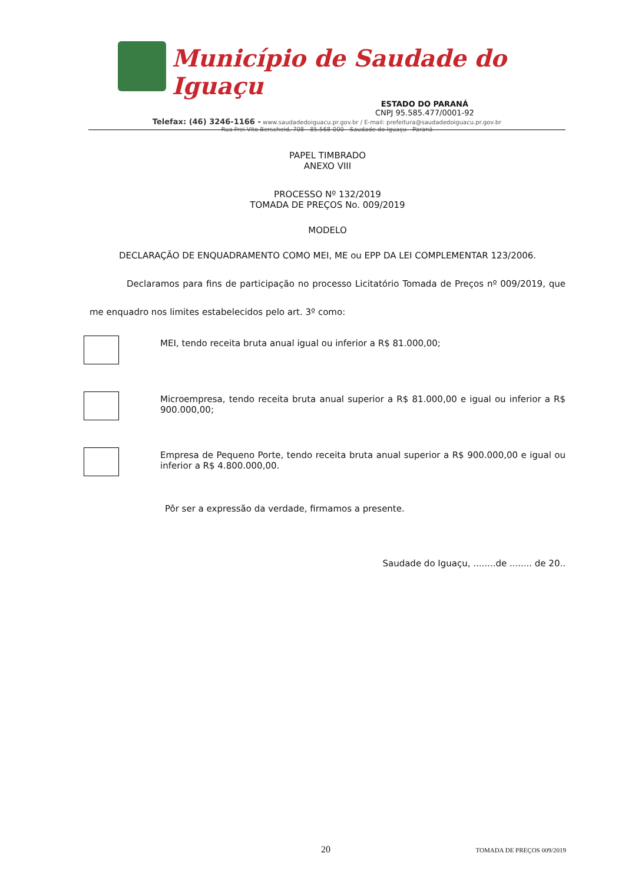Município de Saudade do Iguaçu
ESTADO DO PARANÁ
CNPJ 95.585.477/0001-92
Telefax: (46) 3246-1166 - www.saudadedoiguacu.pr.gov.br / E-mail: prefeitura@saudadedoiguacu.pr.gov.br
Rua Frei Vito Berscheid, 708 - 85.568-000 - Saudade do Iguaçu - Paraná
PAPEL TIMBRADO
ANEXO VIII
PROCESSO Nº 132/2019
TOMADA DE PREÇOS No. 009/2019
MODELO
DECLARAÇÃO DE ENQUADRAMENTO COMO MEI, ME ou EPP DA LEI COMPLEMENTAR 123/2006.
Declaramos para fins de participação no processo Licitatório Tomada de Preços nº 009/2019, que me enquadro nos limites estabelecidos pelo art. 3º como:
MEI, tendo receita bruta anual igual ou inferior a R$ 81.000,00;
Microempresa, tendo receita bruta anual superior a R$ 81.000,00 e igual ou inferior a R$ 900.000,00;
Empresa de Pequeno Porte, tendo receita bruta anual superior a R$ 900.000,00 e igual ou inferior a R$ 4.800.000,00.
Pôr ser a expressão da verdade, firmamos a presente.
Saudade do Iguaçu, ........de ........ de 20..
20 TOMADA DE PREÇOS 009/2019